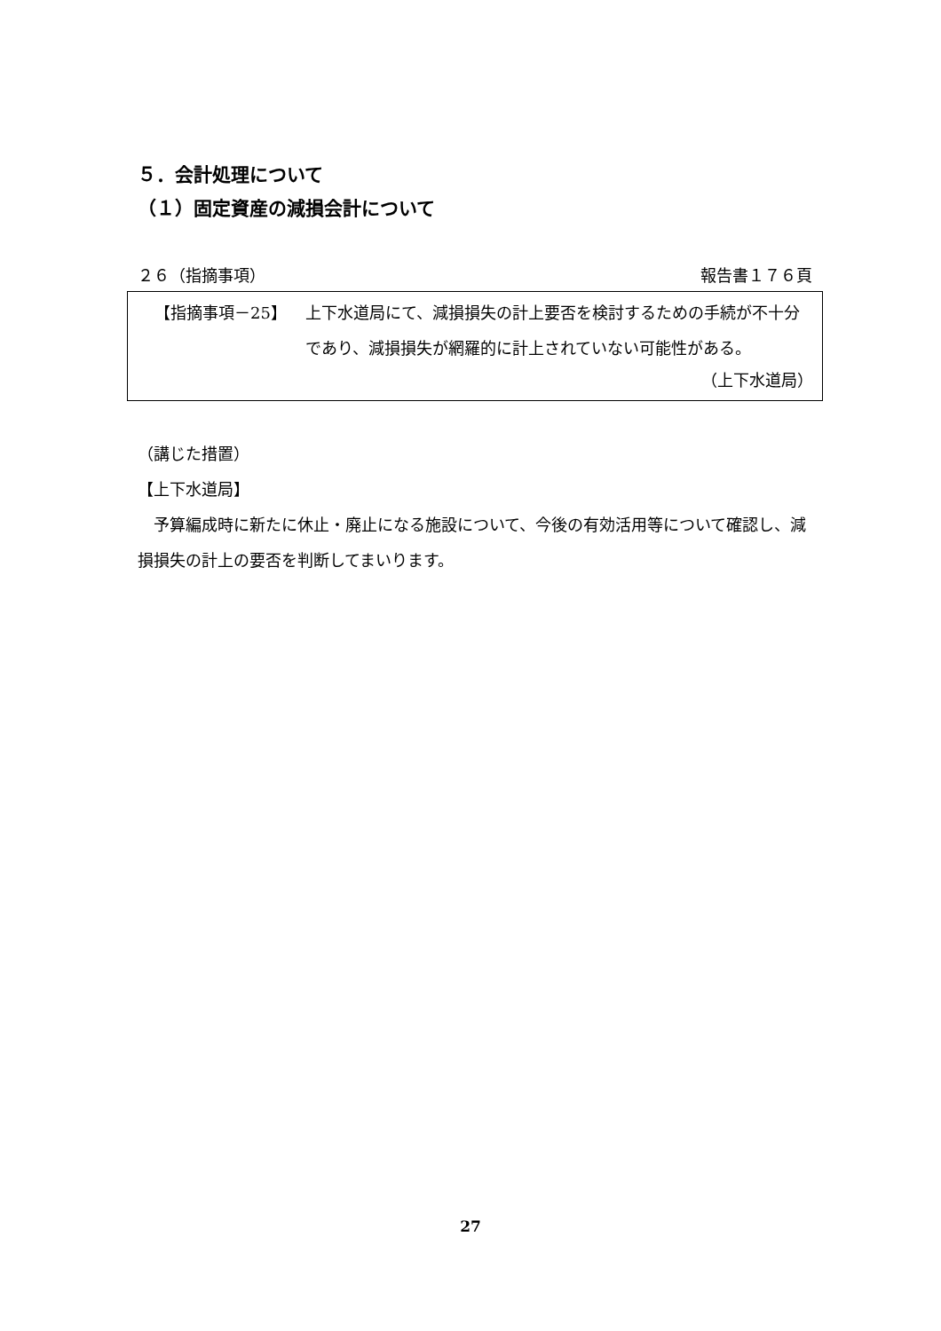５．会計処理について
（１）固定資産の減損会計について
２６（指摘事項） 報告書１７６頁
【指摘事項－25】 上下水道局にて、減損損失の計上要否を検討するための手続が不十分であり、減損損失が網羅的に計上されていない可能性がある。
（上下水道局）
（講じた措置）
【上下水道局】
　予算編成時に新たに休止・廃止になる施設について、今後の有効活用等について確認し、減損損失の計上の要否を判断してまいります。
27